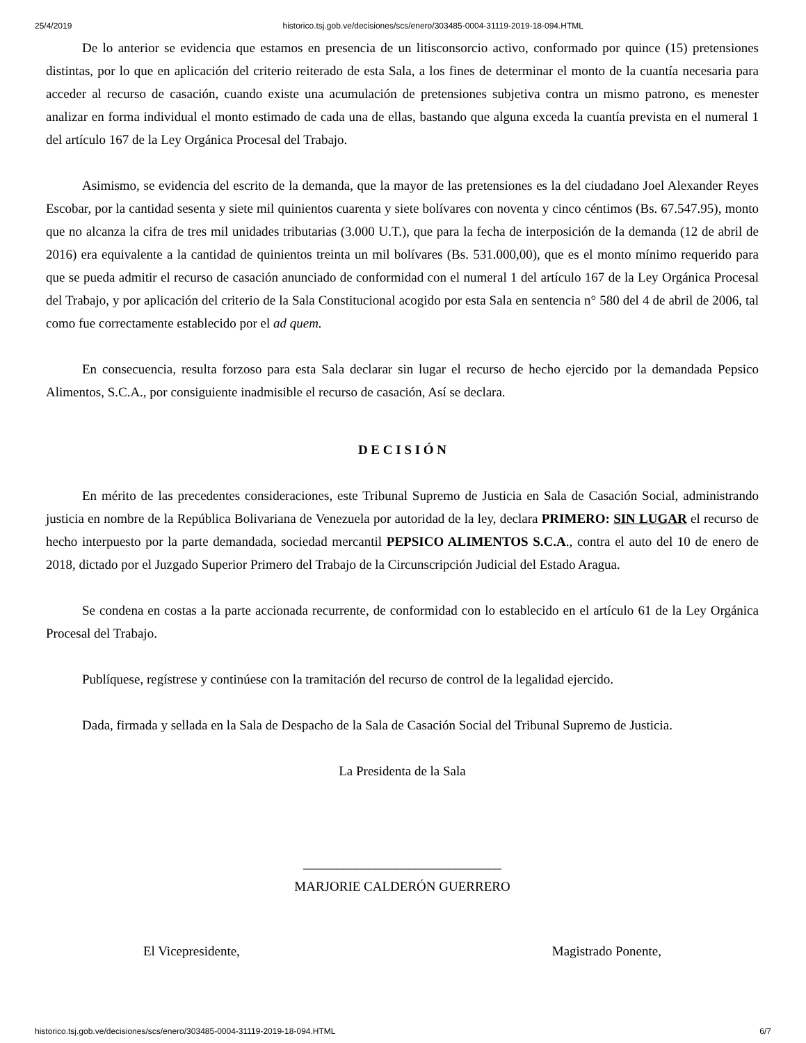25/4/2019 historico.tsj.gob.ve/decisiones/scs/enero/303485-0004-31119-2019-18-094.HTML
De lo anterior se evidencia que estamos en presencia de un litisconsorcio activo, conformado por quince (15) pretensiones distintas, por lo que en aplicación del criterio reiterado de esta Sala, a los fines de determinar el monto de la cuantía necesaria para acceder al recurso de casación, cuando existe una acumulación de pretensiones subjetiva contra un mismo patrono, es menester analizar en forma individual el monto estimado de cada una de ellas, bastando que alguna exceda la cuantía prevista en el numeral 1 del artículo 167 de la Ley Orgánica Procesal del Trabajo.
Asimismo, se evidencia del escrito de la demanda, que la mayor de las pretensiones es la del ciudadano Joel Alexander Reyes Escobar, por la cantidad sesenta y siete mil quinientos cuarenta y siete bolívares con noventa y cinco céntimos (Bs. 67.547.95), monto que no alcanza la cifra de tres mil unidades tributarias (3.000 U.T.), que para la fecha de interposición de la demanda (12 de abril de 2016) era equivalente a la cantidad de quinientos treinta un mil bolívares (Bs. 531.000,00), que es el monto mínimo requerido para que se pueda admitir el recurso de casación anunciado de conformidad con el numeral 1 del artículo 167 de la Ley Orgánica Procesal del Trabajo, y por aplicación del criterio de la Sala Constitucional acogido por esta Sala en sentencia n° 580 del 4 de abril de 2006, tal como fue correctamente establecido por el ad quem.
En consecuencia, resulta forzoso para esta Sala declarar sin lugar el recurso de hecho ejercido por la demandada Pepsico Alimentos, S.C.A., por consiguiente inadmisible el recurso de casación, Así se declara.
D E C I S I Ó N
En mérito de las precedentes consideraciones, este Tribunal Supremo de Justicia en Sala de Casación Social, administrando justicia en nombre de la República Bolivariana de Venezuela por autoridad de la ley, declara PRIMERO: SIN LUGAR el recurso de hecho interpuesto por la parte demandada, sociedad mercantil PEPSICO ALIMENTOS S.C.A., contra el auto del 10 de enero de 2018, dictado por el Juzgado Superior Primero del Trabajo de la Circunscripción Judicial del Estado Aragua.
Se condena en costas a la parte accionada recurrente, de conformidad con lo establecido en el artículo 61 de la Ley Orgánica Procesal del Trabajo.
Publíquese, regístrese y continúese con la tramitación del recurso de control de la legalidad ejercido.
Dada, firmada y sellada en la Sala de Despacho de la Sala de Casación Social del Tribunal Supremo de Justicia.
La Presidenta de la Sala
______________________________
MARJORIE CALDERÓN GUERRERO
El Vicepresidente, Magistrado Ponente,
historico.tsj.gob.ve/decisiones/scs/enero/303485-0004-31119-2019-18-094.HTML 6/7